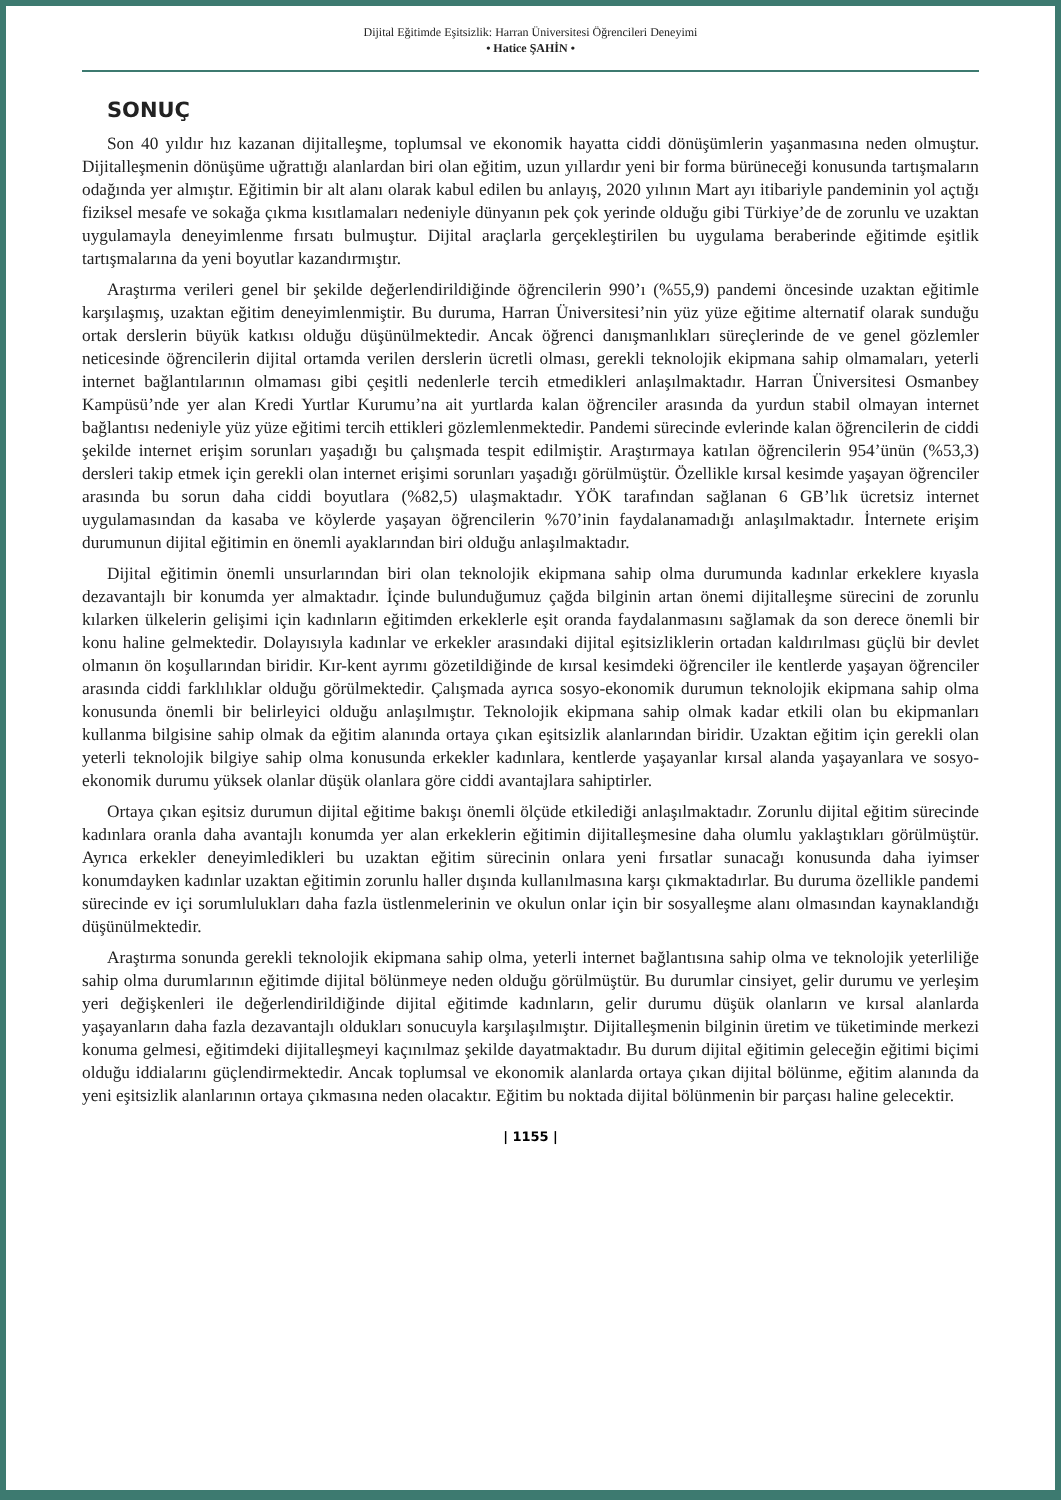Dijital Eğitimde Eşitsizlik: Harran Üniversitesi Öğrencileri Deneyimi
• Hatice ŞAHİN •
SONUÇ
Son 40 yıldır hız kazanan dijitalleşme, toplumsal ve ekonomik hayatta ciddi dönüşümlerin yaşanmasına neden olmuştur. Dijitalleşmenin dönüşüme uğrattığı alanlardan biri olan eğitim, uzun yıllardır yeni bir forma bürüneceği konusunda tartışmaların odağında yer almıştır. Eğitimin bir alt alanı olarak kabul edilen bu anlayış, 2020 yılının Mart ayı itibariyle pandeminin yol açtığı fiziksel mesafe ve sokağa çıkma kısıtlamaları nedeniyle dünyanın pek çok yerinde olduğu gibi Türkiye’de de zorunlu ve uzaktan uygulamayla deneyimlenme fırsatı bulmuştur. Dijital araçlarla gerçekleştirilen bu uygulama beraberinde eğitimde eşitlik tartışmalarına da yeni boyutlar kazandırmıştır.
Araştırma verileri genel bir şekilde değerlendirildiğinde öğrencilerin 990’ı (%55,9) pandemi öncesinde uzaktan eğitimle karşılaşmış, uzaktan eğitim deneyimlenmiştir. Bu duruma, Harran Üniversitesi’nin yüz yüze eğitime alternatif olarak sunduğu ortak derslerin büyük katkısı olduğu düşünülmektedir. Ancak öğrenci danışmanlıkları süreçlerinde de ve genel gözlemler neticesinde öğrencilerin dijital ortamda verilen derslerin ücretli olması, gerekli teknolojik ekipmana sahip olmamaları, yeterli internet bağlantılarının olmaması gibi çeşitli nedenlerle tercih etmedikleri anlaşılmaktadır. Harran Üniversitesi Osmanbey Kampüsü’nde yer alan Kredi Yurtlar Kurumu’na ait yurtlarda kalan öğrenciler arasında da yurdun stabil olmayan internet bağlantısı nedeniyle yüz yüze eğitimi tercih ettikleri gözlemlenmektedir. Pandemi sürecinde evlerinde kalan öğrencilerin de ciddi şekilde internet erişim sorunları yaşadığı bu çalışmada tespit edilmiştir. Araştırmaya katılan öğrencilerin 954’ünün (%53,3) dersleri takip etmek için gerekli olan internet erişimi sorunları yaşadığı görülmüştür. Özellikle kırsal kesimde yaşayan öğrenciler arasında bu sorun daha ciddi boyutlara (%82,5) ulaşmaktadır. YÖK tarafından sağlanan 6 GB’lık ücretsiz internet uygulamasından da kasaba ve köylerde yaşayan öğrencilerin %70’inin faydalanamadığı anlaşılmaktadır. İnternete erişim durumunun dijital eğitimin en önemli ayaklarından biri olduğu anlaşılmaktadır.
Dijital eğitimin önemli unsurlarından biri olan teknolojik ekipmana sahip olma durumunda kadınlar erkeklere kıyasla dezavantajlı bir konumda yer almaktadır. İçinde bulunduğumuz çağda bilginin artan önemi dijitalleşme sürecini de zorunlu kılarken ülkelerin gelişimi için kadınların eğitimden erkeklerle eşit oranda faydalanmasını sağlamak da son derece önemli bir konu haline gelmektedir. Dolayısıyla kadınlar ve erkekler arasındaki dijital eşitsizliklerin ortadan kaldırılması güçlü bir devlet olmanın ön koşullarından biridir. Kır-kent ayrımı gözetildiğinde de kırsal kesimdeki öğrenciler ile kentlerde yaşayan öğrenciler arasında ciddi farklılıklar olduğu görülmektedir. Çalışmada ayrıca sosyo-ekonomik durumun teknolojik ekipmana sahip olma konusunda önemli bir belirleyici olduğu anlaşılmıştır. Teknolojik ekipmana sahip olmak kadar etkili olan bu ekipmanları kullanma bilgisine sahip olmak da eğitim alanında ortaya çıkan eşitsizlik alanlarından biridir. Uzaktan eğitim için gerekli olan yeterli teknolojik bilgiye sahip olma konusunda erkekler kadınlara, kentlerde yaşayanlar kırsal alanda yaşayanlara ve sosyo-ekonomik durumu yüksek olanlar düşük olanlara göre ciddi avantajlara sahiptirler.
Ortaya çıkan eşitsiz durumun dijital eğitime bakışı önemli ölçüde etkilediği anlaşılmaktadır. Zorunlu dijital eğitim sürecinde kadınlara oranla daha avantajlı konumda yer alan erkeklerin eğitimin dijitalleşmesine daha olumlu yaklaştıkları görülmüştür. Ayrıca erkekler deneyimledikleri bu uzaktan eğitim sürecinin onlara yeni fırsatlar sunacağı konusunda daha iyimser konumdayken kadınlar uzaktan eğitimin zorunlu haller dışında kullanılmasına karşı çıkmaktadırlar. Bu duruma özellikle pandemi sürecinde ev içi sorumlulukları daha fazla üstlenmelerinin ve okulun onlar için bir sosyalleşme alanı olmasından kaynaklandığı düşünülmektedir.
Araştırma sonunda gerekli teknolojik ekipmana sahip olma, yeterli internet bağlantısına sahip olma ve teknolojik yeterliliğe sahip olma durumlarının eğitimde dijital bölünmeye neden olduğu görülmüştür. Bu durumlar cinsiyet, gelir durumu ve yerleşim yeri değişkenleri ile değerlendirildiğinde dijital eğitimde kadınların, gelir durumu düşük olanların ve kırsal alanlarda yaşayanların daha fazla dezavantajlı oldukları sonucuyla karşılaşılmıştır. Dijitalleşmenin bilginin üretim ve tüketiminde merkezi konuma gelmesi, eğitimdeki dijitalleşmeyi kaçınılmaz şekilde dayatmaktadır. Bu durum dijital eğitimin geleceğin eğitimi biçimi olduğu iddialarını güçlendirmektedir. Ancak toplumsal ve ekonomik alanlarda ortaya çıkan dijital bölünme, eğitim alanında da yeni eşitsizlik alanlarının ortaya çıkmasına neden olacaktır. Eğitim bu noktada dijital bölünmenin bir parçası haline gelecektir.
| 1155 |